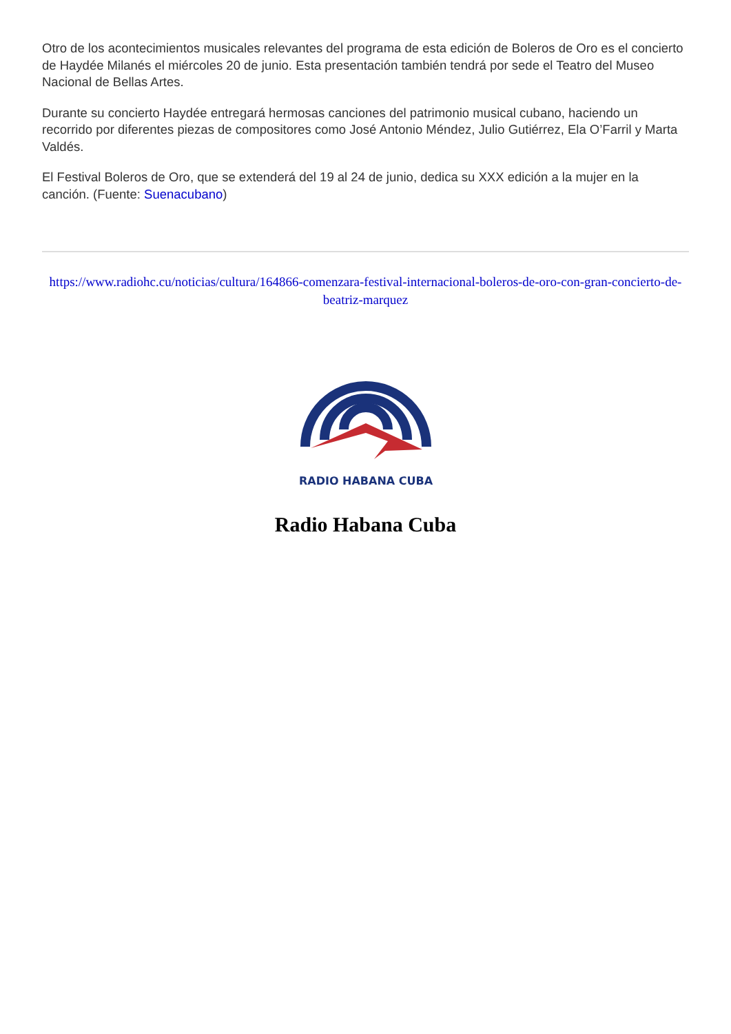Otro de los acontecimientos musicales relevantes del programa de esta edición de Boleros de Oro es el concierto de Haydée Milanés el miércoles 20 de junio. Esta presentación también tendrá por sede el Teatro del Museo Nacional de Bellas Artes.
Durante su concierto Haydée entregará hermosas canciones del patrimonio musical cubano, haciendo un recorrido por diferentes piezas de compositores como José Antonio Méndez, Julio Gutiérrez, Ela O’Farril y Marta Valdés.
El Festival Boleros de Oro, que se extenderá del 19 al 24 de junio, dedica su XXX edición a la mujer en la canción. (Fuente: Suenacubano)
https://www.radiohc.cu/noticias/cultura/164866-comenzara-festival-internacional-boleros-de-oro-con-gran-concierto-de-beatriz-marquez
RADIO HABANA CUBA
Radio Habana Cuba